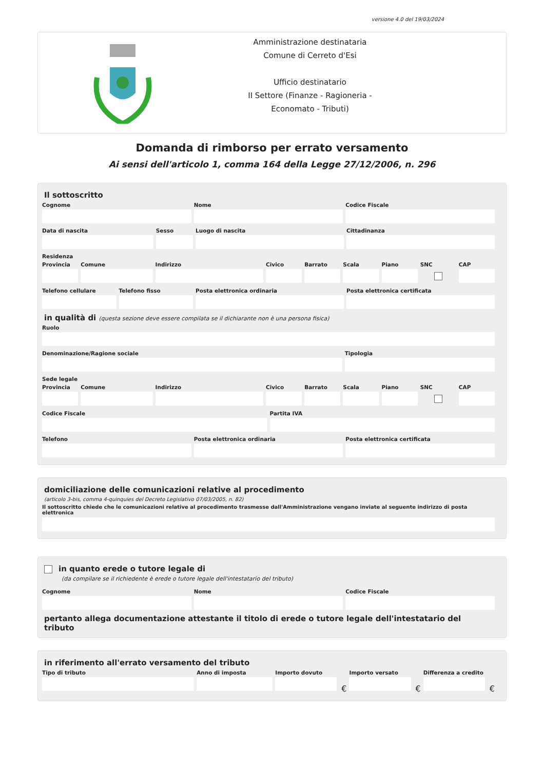versione 4.0 del 19/03/2024
Amministrazione destinataria
Comune di Cerreto d'Esi
Ufficio destinatario
II Settore (Finanze - Ragioneria -
Economato - Tributi)
Domanda di rimborso per errato versamento
Ai sensi dell'articolo 1, comma 164 della Legge 27/12/2006, n. 296
Il sottoscritto
Cognome Nome Codice Fiscale
Data di nascita Sesso Luogo di nascita Cittadinanza
Residenza
Provincia Comune Indirizzo Civico Barrato Scala Piano SNC CAP
Telefono cellulare Telefono fisso Posta elettronica ordinaria Posta elettronica certificata
in qualità di (questa sezione deve essere compilata se il dichiarante non è una persona fisica)
Ruolo
Denominazione/Ragione sociale Tipologia
Sede legale
Provincia Comune Indirizzo Civico Barrato Scala Piano SNC CAP
Codice Fiscale Partita IVA
Telefono Posta elettronica ordinaria Posta elettronica certificata
domiciliazione delle comunicazioni relative al procedimento
(articolo 3-bis, comma 4-quinquies del Decreto Legislativo 07/03/2005, n. 82)
Il sottoscritto chiede che le comunicazioni relative al procedimento trasmesse dall'Amministrazione vengano inviate al seguente indirizzo di posta elettronica
in quanto erede o tutore legale di
(da compilare se il richiedente è erede o tutore legale dell'intestatario del tributo)
Cognome Nome Codice Fiscale
pertanto allega documentazione attestante il titolo di erede o tutore legale dell'intestatario del tributo
in riferimento all'errato versamento del tributo
Tipo di tributo Anno di imposta Importo dovuto
€
Importo versato
€
Differenza a credito
€